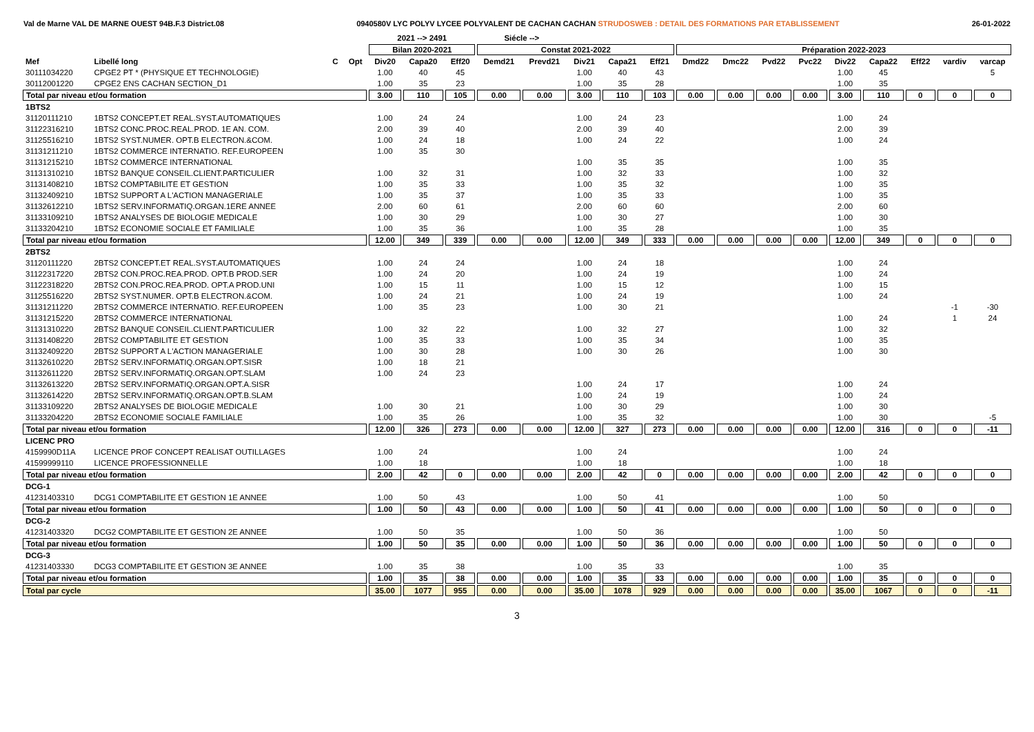Val de Marne VAL DE MARNE OUEST 94B.F.3 District.08 0940580V LYC POLYV LYCEE POLYVALENT DE CACHAN CACHAN STRUDOSWEB : DETAIL DES FORMATIONS PAR ETABLISSEMENT 26-01-2022
| | | | | 2021 --> 2491 | | | Siécle --> | | | | | | | | | | | | | |
| --- | --- | --- | --- | --- | --- | --- | --- | --- | --- | --- | --- | --- | --- | --- | --- | --- | --- | --- | --- | --- |
| | | | | Bilan 2020-2021 | | | Constat 2021-2022 | | | | | Préparation 2022-2023 | | | | | | | | |
| Mef | Libellé long | C | Opt | Div20 | Capa20 | Eff20 | Demd21 | Prevd21 | Div21 | Capa21 | Eff21 | Dmd22 | Dmc22 | Pvd22 | Pvc22 | Div22 | Capa22 | Eff22 | vardiv | varcap |
| 30111034220 | CPGE2 PT * (PHYSIQUE ET TECHNOLOGIE) | | | 1.00 | 40 | 45 | | | 1.00 | 40 | 43 | | | | | 1.00 | 45 | | | 5 |
| 30112001220 | CPGE2 ENS CACHAN SECTION_D1 | | | 1.00 | 35 | 23 | | | 1.00 | 35 | 28 | | | | | 1.00 | 35 | | | |
| Total par niveau et/ou formation | | | | 3.00 | 110 | 105 | 0.00 | 0.00 | 3.00 | 110 | 103 | 0.00 | 0.00 | 0.00 | 0.00 | 3.00 | 110 | 0 | 0 | 0 |
| 1BTS2 | | | | | | | | | | | | | | | | | | | | |
| 31120111210 | 1BTS2 CONCEPT.ET REAL.SYST.AUTOMATIQUES | | | 1.00 | 24 | 24 | | | 1.00 | 24 | 23 | | | | | 1.00 | 24 | | | |
| 31122316210 | 1BTS2 CONC.PROC.REAL.PROD. 1E AN. COM. | | | 2.00 | 39 | 40 | | | 2.00 | 39 | 40 | | | | | 2.00 | 39 | | | |
| 31125516210 | 1BTS2 SYST.NUMER. OPT.B ELECTRON.&COM. | | | 1.00 | 24 | 18 | | | 1.00 | 24 | 22 | | | | | 1.00 | 24 | | | |
| 31131211210 | 1BTS2 COMMERCE INTERNATIO. REF.EUROPEEN | | | 1.00 | 35 | 30 | | | | | | | | | | | | | | |
| 31131215210 | 1BTS2 COMMERCE INTERNATIONAL | | | | | | | | 1.00 | 35 | 35 | | | | | 1.00 | 35 | | | |
| 31131310210 | 1BTS2 BANQUE CONSEIL.CLIENT.PARTICULIER | | | 1.00 | 32 | 31 | | | 1.00 | 32 | 33 | | | | | 1.00 | 32 | | | |
| 31131408210 | 1BTS2 COMPTABILITE ET GESTION | | | 1.00 | 35 | 33 | | | 1.00 | 35 | 32 | | | | | 1.00 | 35 | | | |
| 31132409210 | 1BTS2 SUPPORT A L'ACTION MANAGERIALE | | | 1.00 | 35 | 37 | | | 1.00 | 35 | 33 | | | | | 1.00 | 35 | | | |
| 31132612210 | 1BTS2 SERV.INFORMATIQ.ORGAN.1ERE ANNEE | | | 2.00 | 60 | 61 | | | 2.00 | 60 | 60 | | | | | 2.00 | 60 | | | |
| 31133109210 | 1BTS2 ANALYSES DE BIOLOGIE MEDICALE | | | 1.00 | 30 | 29 | | | 1.00 | 30 | 27 | | | | | 1.00 | 30 | | | |
| 31133204210 | 1BTS2 ECONOMIE SOCIALE ET FAMILIALE | | | 1.00 | 35 | 36 | | | 1.00 | 35 | 28 | | | | | 1.00 | 35 | | | |
| Total par niveau et/ou formation | | | | 12.00 | 349 | 339 | 0.00 | 0.00 | 12.00 | 349 | 333 | 0.00 | 0.00 | 0.00 | 0.00 | 12.00 | 349 | 0 | 0 | 0 |
| 2BTS2 | | | | | | | | | | | | | | | | | | | | |
| 31120111220 | 2BTS2 CONCEPT.ET REAL.SYST.AUTOMATIQUES | | | 1.00 | 24 | 24 | | | 1.00 | 24 | 18 | | | | | 1.00 | 24 | | | |
| 31122317220 | 2BTS2 CON.PROC.REA.PROD. OPT.B PROD.SER | | | 1.00 | 24 | 20 | | | 1.00 | 24 | 19 | | | | | 1.00 | 24 | | | |
| 31122318220 | 2BTS2 CON.PROC.REA.PROD. OPT.A PROD.UNI | | | 1.00 | 15 | 11 | | | 1.00 | 15 | 12 | | | | | 1.00 | 15 | | | |
| 31125516220 | 2BTS2 SYST.NUMER. OPT.B ELECTRON.&COM. | | | 1.00 | 24 | 21 | | | 1.00 | 24 | 19 | | | | | 1.00 | 24 | | | |
| 31131211220 | 2BTS2 COMMERCE INTERNATIO. REF.EUROPEEN | | | 1.00 | 35 | 23 | | | 1.00 | 30 | 21 | | | | | | | | -1 | -30 |
| 31131215220 | 2BTS2 COMMERCE INTERNATIONAL | | | | | | | | | | | | | | | 1.00 | 24 | | 1 | 24 |
| 31131310220 | 2BTS2 BANQUE CONSEIL.CLIENT.PARTICULIER | | | 1.00 | 32 | 22 | | | 1.00 | 32 | 27 | | | | | 1.00 | 32 | | | |
| 31131408220 | 2BTS2 COMPTABILITE ET GESTION | | | 1.00 | 35 | 33 | | | 1.00 | 35 | 34 | | | | | 1.00 | 35 | | | |
| 31132409220 | 2BTS2 SUPPORT A L'ACTION MANAGERIALE | | | 1.00 | 30 | 28 | | | 1.00 | 30 | 26 | | | | | 1.00 | 30 | | | |
| 31132610220 | 2BTS2 SERV.INFORMATIQ.ORGAN.OPT.SISR | | | 1.00 | 18 | 21 | | | | | | | | | | | | | | |
| 31132611220 | 2BTS2 SERV.INFORMATIQ.ORGAN.OPT.SLAM | | | 1.00 | 24 | 23 | | | | | | | | | | | | | | |
| 31132613220 | 2BTS2 SERV.INFORMATIQ.ORGAN.OPT.A.SISR | | | | | | | | 1.00 | 24 | 17 | | | | | 1.00 | 24 | | | |
| 31132614220 | 2BTS2 SERV.INFORMATIQ.ORGAN.OPT.B.SLAM | | | | | | | | 1.00 | 24 | 19 | | | | | 1.00 | 24 | | | |
| 31133109220 | 2BTS2 ANALYSES DE BIOLOGIE MEDICALE | | | 1.00 | 30 | 21 | | | 1.00 | 30 | 29 | | | | | 1.00 | 30 | | | |
| 31133204220 | 2BTS2 ECONOMIE SOCIALE FAMILIALE | | | 1.00 | 35 | 26 | | | 1.00 | 35 | 32 | | | | | 1.00 | 30 | | | -5 |
| Total par niveau et/ou formation | | | | 12.00 | 326 | 273 | 0.00 | 0.00 | 12.00 | 327 | 273 | 0.00 | 0.00 | 0.00 | 0.00 | 12.00 | 316 | 0 | 0 | -11 |
| LICENC PRO | | | | | | | | | | | | | | | | | | | | |
| 4159990D11A | LICENCE PROF CONCEPT REALISAT OUTILLAGES | | | 1.00 | 24 | | | | 1.00 | 24 | | | | | | 1.00 | 24 | | | |
| 41599999110 | LICENCE PROFESSIONNELLE | | | 1.00 | 18 | | | | 1.00 | 18 | | | | | | 1.00 | 18 | | | |
| Total par niveau et/ou formation | | | | 2.00 | 42 | 0 | 0.00 | 0.00 | 2.00 | 42 | 0 | 0.00 | 0.00 | 0.00 | 0.00 | 2.00 | 42 | 0 | 0 | 0 |
| DCG-1 | | | | | | | | | | | | | | | | | | | | |
| 41231403310 | DCG1 COMPTABILITE ET GESTION 1E ANNEE | | | 1.00 | 50 | 43 | | | 1.00 | 50 | 41 | | | | | 1.00 | 50 | | | |
| Total par niveau et/ou formation | | | | 1.00 | 50 | 43 | 0.00 | 0.00 | 1.00 | 50 | 41 | 0.00 | 0.00 | 0.00 | 0.00 | 1.00 | 50 | 0 | 0 | 0 |
| DCG-2 | | | | | | | | | | | | | | | | | | | | |
| 41231403320 | DCG2 COMPTABILITE ET GESTION 2E ANNEE | | | 1.00 | 50 | 35 | | | 1.00 | 50 | 36 | | | | | 1.00 | 50 | | | |
| Total par niveau et/ou formation | | | | 1.00 | 50 | 35 | 0.00 | 0.00 | 1.00 | 50 | 36 | 0.00 | 0.00 | 0.00 | 0.00 | 1.00 | 50 | 0 | 0 | 0 |
| DCG-3 | | | | | | | | | | | | | | | | | | | | |
| 41231403330 | DCG3 COMPTABILITE ET GESTION 3E ANNEE | | | 1.00 | 35 | 38 | | | 1.00 | 35 | 33 | | | | | 1.00 | 35 | | | |
| Total par niveau et/ou formation | | | | 1.00 | 35 | 38 | 0.00 | 0.00 | 1.00 | 35 | 33 | 0.00 | 0.00 | 0.00 | 0.00 | 1.00 | 35 | 0 | 0 | 0 |
| Total par cycle | | | | 35.00 | 1077 | 955 | 0.00 | 0.00 | 35.00 | 1078 | 929 | 0.00 | 0.00 | 0.00 | 0.00 | 35.00 | 1067 | 0 | 0 | -11 |
3